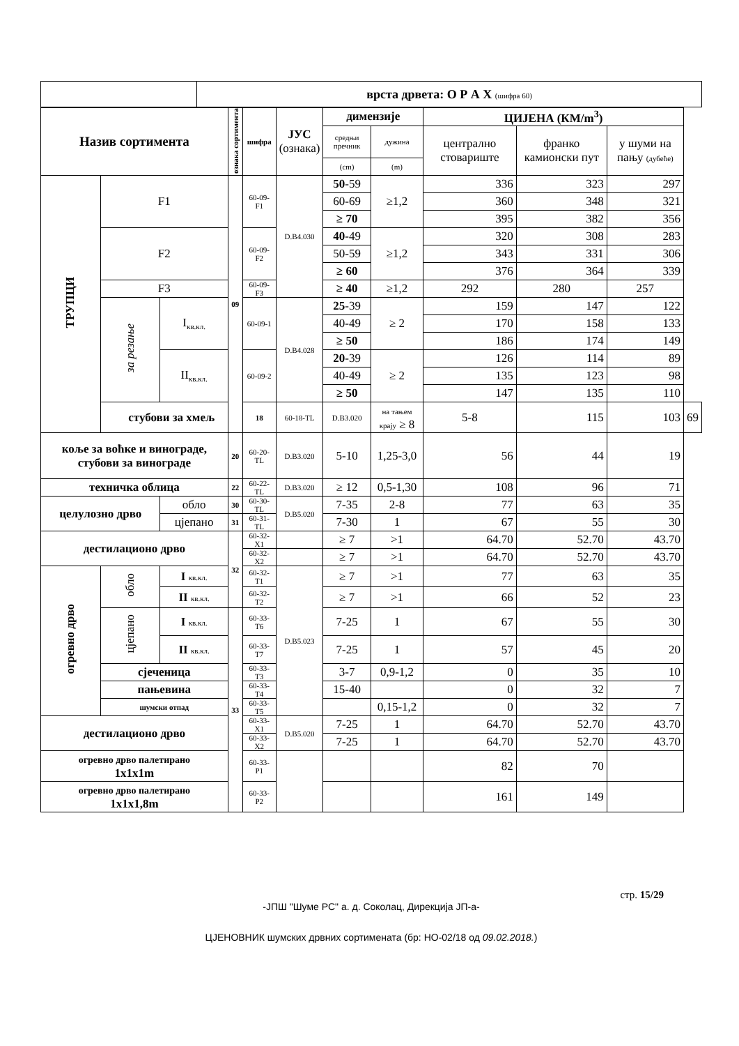| | врста дрвета: О Р А Х (шифра 60) |
| Назив сортимента | | | ознака сортимента | шифра | ЈУС (ознака) | димензије | | ЦИЈЕНА (КМ/m<sup>3</sup>) | | | |
| --- | --- | --- | --- | --- | --- | --- | --- | --- | --- | --- | --- |
| | | | | | | средњи пречник | дужина | централно стовариште | франко камионски пут | у шуми на пању (дубеће) | |
| | | | | | | (cm) | (m) | | | | |
| ТРУПЦИ | F1 | | 09 | 60-09-F1 | D.B4.030 | 50 -59 | ≥1,2 | 336 | 323 | 297 | |
| | | | | | | 60-69 | | 360 | 348 | 321 | |
| | | | | | | ≥ 70 | | 395 | 382 | 356 | |
| | F2 | | | 60-09-F2 | | 40 -49 | ≥1,2 | 320 | 308 | 283 | |
| | | | | | | 50-59 | | 343 | 331 | 306 | |
| | | | | | | ≥ 60 | | 376 | 364 | 339 | |
| | F3 | | | 60-09-F3 | | ≥ 40 | ≥1,2 | 292 | 280 | 257 | |
| | за резање | I<sub>кв.кл.</sub> | | 60-09-1 | D.B4.028 | 25 -39 | ≥ 2 | 159 | 147 | 122 | |
| | | | | | | 40-49 | | 170 | 158 | 133 | |
| | | | | | | ≥ 50 | | 186 | 174 | 149 | |
| | | II<sub>кв.кл.</sub> | | 60-09-2 | | 20 -39 | ≥ 2 | 126 | 114 | 89 | |
| | | | | | | 40-49 | | 135 | 123 | 98 | |
| | | | | | | ≥ 50 | | 147 | 135 | 110 | |
| | стубови за хмељ | | | 18 | 60-18-TL | D.B3.020 | на тањем крају ≥ 8 | 5-8 | 115 | 103 | 69 |
| коље за воћке и винограде, стубови за винограде | | | 20 | 60-20-TL | D.B3.020 | 5-10 | 1,25-3,0 | 56 | 44 | 19 | |
| техничка облица | | | 22 | 60-22-TL | D.B3.020 | ≥ 12 | 0,5-1,30 | 108 | 96 | 71 | |
| целулозно дрво | | обло | 30 | 60-30-TL | D.B5.020 | 7-35 | 2-8 | 77 | 63 | 35 | |
| | | цјепано | 31 | 60-31-TL | | 7-30 | 1 | 67 | 55 | 30 | |
| дестилационо дрво | | | 32 | 60-32-X1 | | ≥ 7 | >1 | 64.70 | 52.70 | 43.70 | |
| | | | | 60-32-X2 | | ≥ 7 | >1 | 64.70 | 52.70 | 43.70 | |
| огревно дрво | обло | I кв.кл. | | 60-32-T1 | D.B5.023 | ≥ 7 | >1 | 77 | 63 | 35 | |
| | | II кв.кл. | | 60-32-T2 | | ≥ 7 | >1 | 66 | 52 | 23 | |
| | цјепано | I кв.кл. | 33 | 60-33-T6 | | 7-25 | 1 | 67 | 55 | 30 | |
| | | II кв.кл. | | 60-33-T7 | | 7-25 | 1 | 57 | 45 | 20 | |
| | сјеченица | | | 60-33-T3 | | 3-7 | 0,9-1,2 | 0 | 35 | 10 | |
| | пањевина | | | 60-33-T4 | | 15-40 | | 0 | 32 | 7 | |
| | шумски отпад | | | 60-33-T5 | | | 0,15-1,2 | 0 | 32 | 7 | |
| дестилационо дрво | | | | 60-33-X1 | D.B5.020 | 7-25 | 1 | 64.70 | 52.70 | 43.70 | |
| | | | | 60-33-X2 | | 7-25 | 1 | 64.70 | 52.70 | 43.70 | |
| огревно дрво палетирано 1x1x1m | | | | 60-33-P1 | | | | 82 | 70 | | |
| огревно дрво палетирано 1x1x1,8m | | | | 60-33-P2 | | | | 161 | 149 | | |
стр. 15/29
-ЈПШ "Шуме РС" а. д. Соколац, Дирекција ЈП-а-
ЦЈЕНОВНИК шумских дрвних сортимената (бр: НО-02/18 од 09.02.2018.)